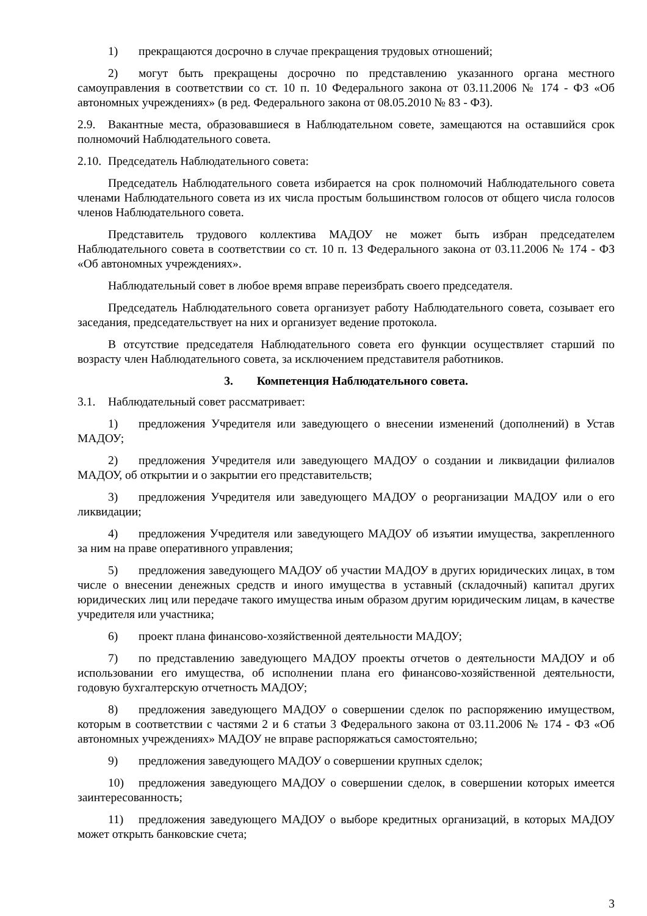1) прекращаются досрочно в случае прекращения трудовых отношений;
2) могут быть прекращены досрочно по представлению указанного органа местного самоуправления в соответствии со ст. 10 п. 10 Федерального закона от 03.11.2006 № 174 - ФЗ «Об автономных учреждениях» (в ред. Федерального закона от 08.05.2010 № 83 - ФЗ).
2.9. Вакантные места, образовавшиеся в Наблюдательном совете, замещаются на оставшийся срок полномочий Наблюдательного совета.
2.10. Председатель Наблюдательного совета:
Председатель Наблюдательного совета избирается на срок полномочий Наблюдательного совета членами Наблюдательного совета из их числа простым большинством голосов от общего числа голосов членов Наблюдательного совета.
Представитель трудового коллектива МАДОУ не может быть избран председателем Наблюдательного совета в соответствии со ст. 10 п. 13 Федерального закона от 03.11.2006 № 174 - ФЗ «Об автономных учреждениях».
Наблюдательный совет в любое время вправе переизбрать своего председателя.
Председатель Наблюдательного совета организует работу Наблюдательного совета, созывает его заседания, председательствует на них и организует ведение протокола.
В отсутствие председателя Наблюдательного совета его функции осуществляет старший по возрасту член Наблюдательного совета, за исключением представителя работников.
3. Компетенция Наблюдательного совета.
3.1. Наблюдательный совет рассматривает:
1) предложения Учредителя или заведующего о внесении изменений (дополнений) в Устав МАДОУ;
2) предложения Учредителя или заведующего МАДОУ о создании и ликвидации филиалов МАДОУ, об открытии и о закрытии его представительств;
3) предложения Учредителя или заведующего МАДОУ о реорганизации МАДОУ или о его ликвидации;
4) предложения Учредителя или заведующего МАДОУ об изъятии имущества, закрепленного за ним на праве оперативного управления;
5) предложения заведующего МАДОУ об участии МАДОУ в других юридических лицах, в том числе о внесении денежных средств и иного имущества в уставный (складочный) капитал других юридических лиц или передаче такого имущества иным образом другим юридическим лицам, в качестве учредителя или участника;
6) проект плана финансово-хозяйственной деятельности МАДОУ;
7) по представлению заведующего МАДОУ проекты отчетов о деятельности МАДОУ и об использовании его имущества, об исполнении плана его финансово-хозяйственной деятельности, годовую бухгалтерскую отчетность МАДОУ;
8) предложения заведующего МАДОУ о совершении сделок по распоряжению имуществом, которым в соответствии с частями 2 и 6 статьи 3 Федерального закона от 03.11.2006 № 174 - ФЗ «Об автономных учреждениях» МАДОУ не вправе распоряжаться самостоятельно;
9) предложения заведующего МАДОУ о совершении крупных сделок;
10) предложения заведующего МАДОУ о совершении сделок, в совершении которых имеется заинтересованность;
11) предложения заведующего МАДОУ о выборе кредитных организаций, в которых МАДОУ может открыть банковские счета;
3